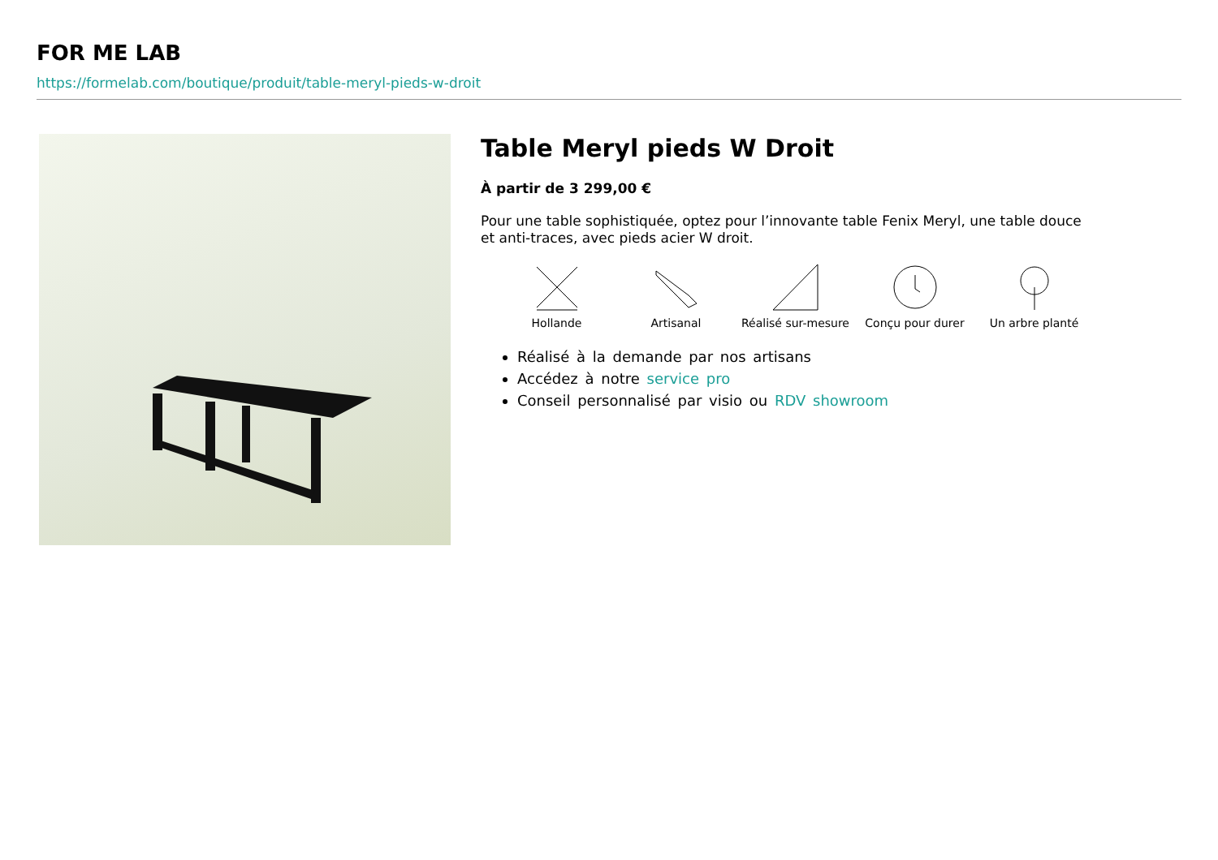FOR ME LAB
https://formelab.com/boutique/produit/table-meryl-pieds-w-droit
Table Meryl pieds W Droit
À partir de 3 299,00 €
Pour une table sophistiquée, optez pour l’innovante table Fenix Meryl, une table douce et anti-traces, avec pieds acier W droit.
Hollande Artisanal Réalisé sur-mesure
Conçu pour durer Un arbre planté
Réalisé à la demande par nos artisans
Accédez à notre service pro
Conseil personnalisé par visio ou RDV showroom